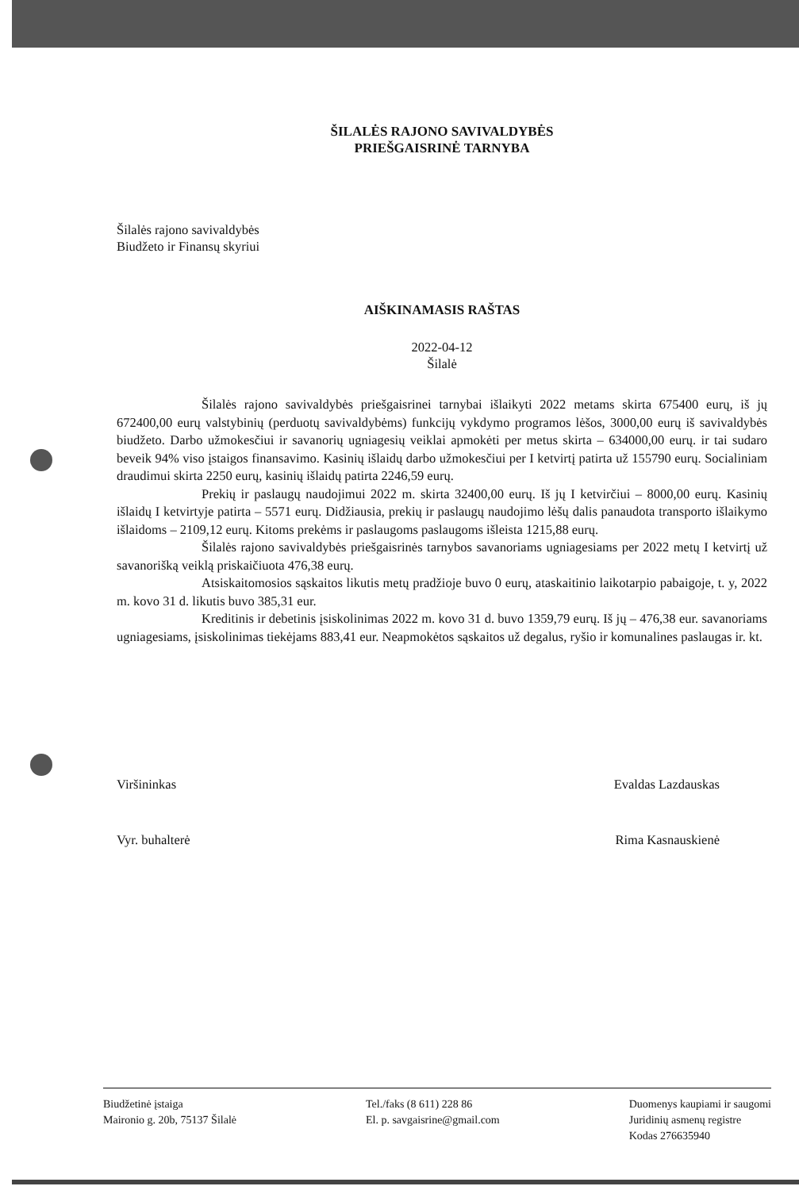ŠILALĖS RAJONO SAVIVALDYBĖS
PRIEŠGAISRINĖ TARNYBA
Šilalės rajono savivaldybės
Biudžeto ir Finansų skyriui
AIŠKINAMASIS RAŠTAS
2022-04-12
Šilalė
Šilalės rajono savivaldybės priešgaisrinei tarnybai išlaikyti 2022 metams skirta 675400 eurų, iš jų 672400,00 eurų valstybinių (perduotų savivaldybėms) funkcijų vykdymo programos lėšos, 3000,00 eurų iš savivaldybės biudžeto. Darbo užmokesčiui ir savanorių ugniagesių veiklai apmokėti per metus skirta – 634000,00 eurų. ir tai sudaro beveik 94% viso įstaigos finansavimo. Kasinių išlaidų darbo užmokesčiui per I ketvirtį patirta už 155790 eurų. Socialiniam draudimui skirta 2250 eurų, kasinių išlaidų patirta 2246,59 eurų.
Prekių ir paslaugų naudojimui 2022 m. skirta 32400,00 eurų. Iš jų I ketvirčiui – 8000,00 eurų. Kasinių išlaidų I ketvirtyje patirta – 5571 eurų. Didžiausia, prekių ir paslaugų naudojimo lėšų dalis panaudota transporto išlaikymo išlaidoms – 2109,12 eurų. Kitoms prekėms ir paslaugoms paslaugoms išleista 1215,88 eurų.
Šilalės rajono savivaldybės priešgaisrinės tarnybos savanoriams ugniagesiams per 2022 metų I ketvirtį už savanorišką veiklą priskaičiuota 476,38 eurų.
Atsiskaitomosios sąskaitos likutis metų pradžioje buvo 0 eurų, ataskaitinio laikotarpio pabaigoje, t. y, 2022 m. kovo 31 d. likutis buvo 385,31 eur.
Kreditinis ir debetinis įsiskolinimas 2022 m. kovo 31 d. buvo 1359,79 eurų. Iš jų – 476,38 eur. savanoriams ugniagesiams, įsiskolinimas tiekėjams 883,41 eur. Neapmokėtos sąskaitos už degalus, ryšio ir komunalines paslaugas ir. kt.
Viršininkas Evaldas Lazdauskas
Vyr. buhalterė Rima Kasnauskienė
Biudžetinė įstaiga
Maironio g. 20b, 75137 Šilalė
Tel./faks (8 611) 228 86
El. p. savgaisrine@gmail.com
Duomenys kaupiami ir saugomi
Juridinių asmenų registre
Kodas 276635940